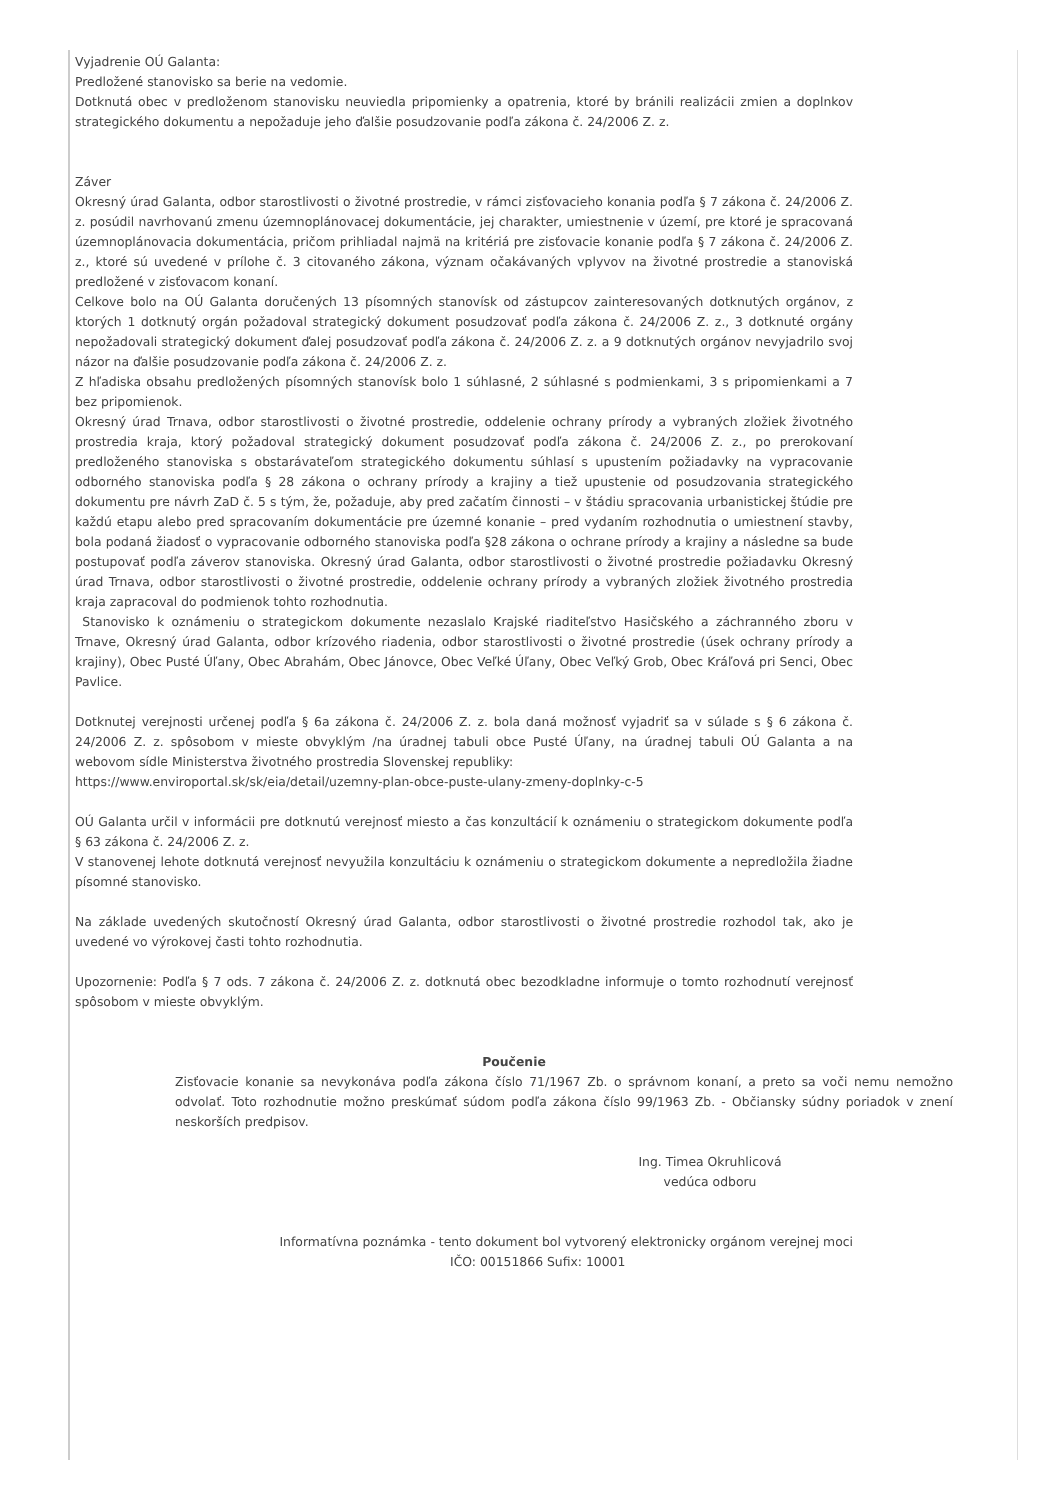Vyjadrenie OÚ Galanta:
Predložené stanovisko sa berie na vedomie.
Dotknutá obec v predloženom stanovisku neuviedla pripomienky a opatrenia, ktoré by bránili realizácii zmien a doplnkov strategického dokumentu a nepožaduje jeho ďalšie posudzovanie podľa zákona č. 24/2006 Z. z.
Záver
Okresný úrad Galanta, odbor starostlivosti o životné prostredie, v rámci zisťovacieho konania podľa § 7 zákona č. 24/2006 Z. z. posúdil navrhovanú zmenu územnoplánovacej dokumentácie, jej charakter, umiestnenie v území, pre ktoré je spracovaná územnoplánovacia dokumentácia, pričom prihliadal najmä na kritériá pre zisťovacie konanie podľa § 7 zákona č. 24/2006 Z. z., ktoré sú uvedené v prílohe č. 3 citovaného zákona, význam očakávaných vplyvov na životné prostredie a stanoviská predložené v zisťovacom konaní.
Celkove bolo na OÚ Galanta doručených 13 písomných stanovísk od zástupcov zainteresovaných dotknutých orgánov, z ktorých 1 dotknutý orgán požadoval strategický dokument posudzovať podľa zákona č. 24/2006 Z. z., 3 dotknuté orgány nepožadovali strategický dokument ďalej posudzovať podľa zákona č. 24/2006 Z. z. a 9 dotknutých orgánov nevyjadrilo svoj názor na ďalšie posudzovanie podľa zákona č. 24/2006 Z. z.
Z hľadiska obsahu predložených písomných stanovísk bolo 1 súhlasné, 2 súhlasné s podmienkami, 3 s pripomienkami a 7 bez pripomienok.
Okresný úrad Trnava, odbor starostlivosti o životné prostredie, oddelenie ochrany prírody a vybraných zložiek životného prostredia kraja, ktorý požadoval strategický dokument posudzovať podľa zákona č. 24/2006 Z. z., po prerokovaní predloženého stanoviska s obstarávateľom strategického dokumentu súhlasí s upustením požiadavky na vypracovanie odborného stanoviska podľa § 28 zákona o ochrany prírody a krajiny a tiež upustenie od posudzovania strategického dokumentu pre návrh ZaD č. 5 s tým, že, požaduje, aby pred začatím činnosti – v štádiu spracovania urbanistickej štúdie pre každú etapu alebo pred spracovaním dokumentácie pre územné konanie – pred vydaním rozhodnutia o umiestnení stavby, bola podaná žiadosť o vypracovanie odborného stanoviska podľa §28 zákona o ochrane prírody a krajiny a následne sa bude postupovať podľa záverov stanoviska. Okresný úrad Galanta, odbor starostlivosti o životné prostredie požiadavku Okresný úrad Trnava, odbor starostlivosti o životné prostredie, oddelenie ochrany prírody a vybraných zložiek životného prostredia kraja zapracoval do podmienok tohto rozhodnutia.
Stanovisko k oznámeniu o strategickom dokumente nezaslalo Krajské riaditeľstvo Hasičského a záchranného zboru v Trnave, Okresný úrad Galanta, odbor krízového riadenia, odbor starostlivosti o životné prostredie (úsek ochrany prírody a krajiny), Obec Pusté Úľany, Obec Abrahám, Obec Jánovce, Obec Veľké Úľany, Obec Veľký Grob, Obec Kráľová pri Senci, Obec Pavlice.
Dotknutej verejnosti určenej podľa § 6a zákona č. 24/2006 Z. z. bola daná možnosť vyjadriť sa v súlade s § 6 zákona č. 24/2006 Z. z. spôsobom v mieste obvyklým /na úradnej tabuli obce Pusté Úľany, na úradnej tabuli OÚ Galanta a na webovom sídle Ministerstva životného prostredia Slovenskej republiky:
https://www.enviroportal.sk/sk/eia/detail/uzemny-plan-obce-puste-ulany-zmeny-doplnky-c-5
OÚ Galanta určil v informácii pre dotknutú verejnosť miesto a čas konzultácií k oznámeniu o strategickom dokumente podľa § 63 zákona č. 24/2006 Z. z.
V stanovenej lehote dotknutá verejnosť nevyužila konzultáciu k oznámeniu o strategickom dokumente a nepredložila žiadne písomné stanovisko.
Na základe uvedených skutočností Okresný úrad Galanta, odbor starostlivosti o životné prostredie rozhodol tak, ako je uvedené vo výrokovej časti tohto rozhodnutia.
Upozornenie: Podľa § 7 ods. 7 zákona č. 24/2006 Z. z. dotknutá obec bezodkladne informuje o tomto rozhodnutí verejnosť spôsobom v mieste obvyklým.
Poučenie
Zisťovacie konanie sa nevykonáva podľa zákona číslo 71/1967 Zb. o správnom konaní, a preto sa voči nemu nemožno odvolať. Toto rozhodnutie možno preskúmať súdom podľa zákona číslo 99/1963 Zb. - Občiansky súdny poriadok v znení neskorších predpisov.
Ing. Timea Okruhlicová
vedúca odboru
Informatívna poznámka - tento dokument bol vytvorený elektronicky orgánom verejnej moci
IČO: 00151866 Sufix: 10001